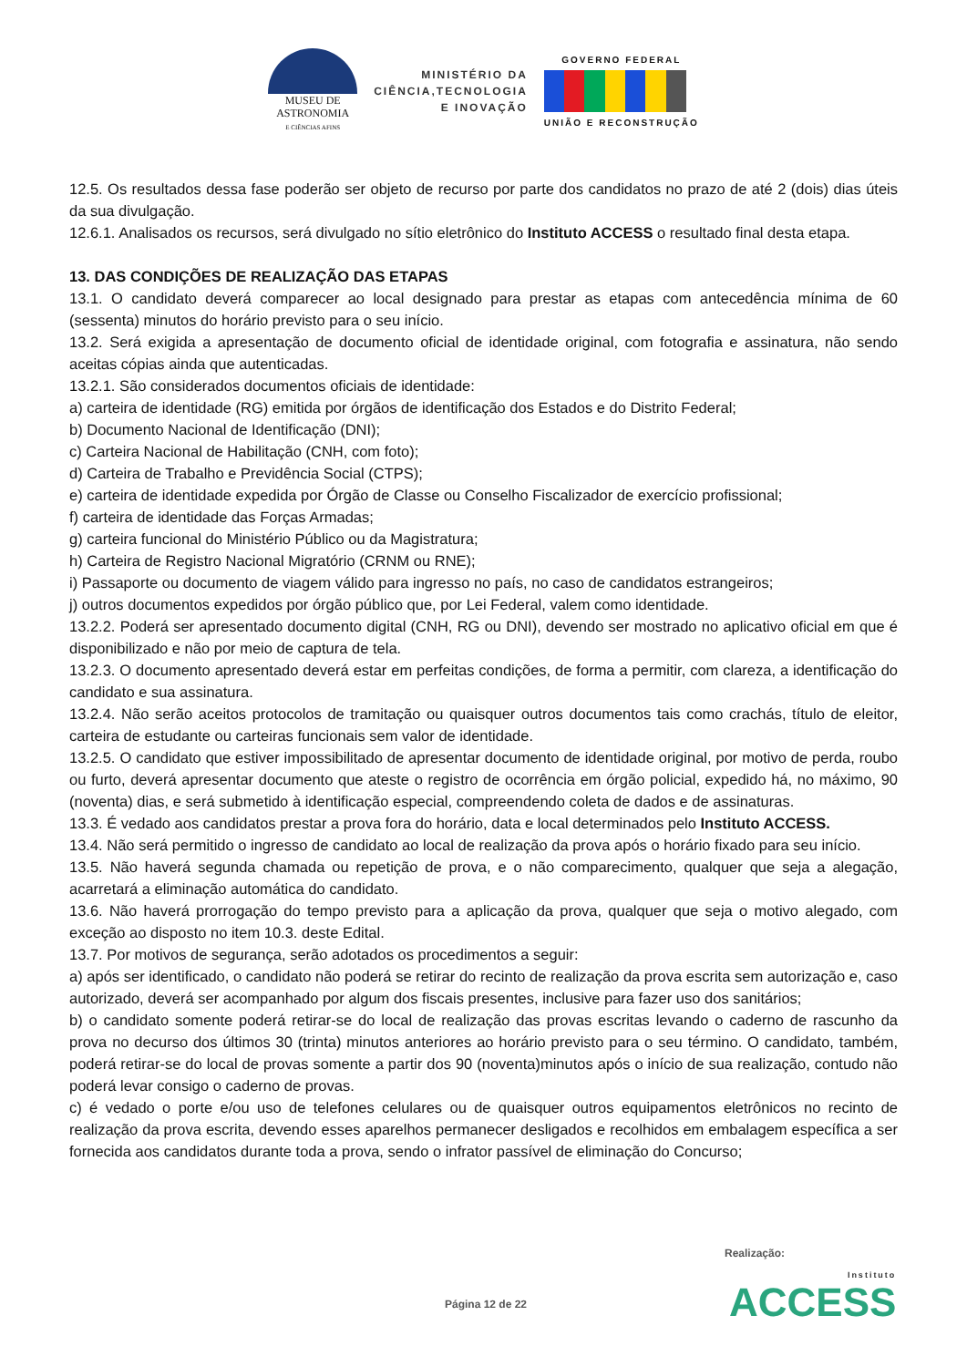MUSEU DE
ASTRONOMIA
E CIÊNCIAS AFINS
MINISTÉRIO DA
CIÊNCIA,TECNOLOGIA
E INOVAÇÃO
GOVERNO FEDERAL
UNIÃO E RECONSTRUÇÃO
12.5. Os resultados dessa fase poderão ser objeto de recurso por parte dos candidatos no prazo de até 2 (dois) dias úteis da sua divulgação.
12.6.1. Analisados os recursos, será divulgado no sítio eletrônico do Instituto ACCESS o resultado final desta etapa.
13. DAS CONDIÇÕES DE REALIZAÇÃO DAS ETAPAS
13.1. O candidato deverá comparecer ao local designado para prestar as etapas com antecedência mínima de 60 (sessenta) minutos do horário previsto para o seu início.
13.2. Será exigida a apresentação de documento oficial de identidade original, com fotografia e assinatura, não sendo aceitas cópias ainda que autenticadas.
13.2.1. São considerados documentos oficiais de identidade:
a) carteira de identidade (RG) emitida por órgãos de identificação dos Estados e do Distrito Federal;
b) Documento Nacional de Identificação (DNI);
c) Carteira Nacional de Habilitação (CNH, com foto);
d) Carteira de Trabalho e Previdência Social (CTPS);
e) carteira de identidade expedida por Órgão de Classe ou Conselho Fiscalizador de exercício profissional;
f) carteira de identidade das Forças Armadas;
g) carteira funcional do Ministério Público ou da Magistratura;
h) Carteira de Registro Nacional Migratório (CRNM ou RNE);
i) Passaporte ou documento de viagem válido para ingresso no país, no caso de candidatos estrangeiros;
j) outros documentos expedidos por órgão público que, por Lei Federal, valem como identidade.
13.2.2. Poderá ser apresentado documento digital (CNH, RG ou DNI), devendo ser mostrado no aplicativo oficial em que é disponibilizado e não por meio de captura de tela.
13.2.3. O documento apresentado deverá estar em perfeitas condições, de forma a permitir, com clareza, a identificação do candidato e sua assinatura.
13.2.4. Não serão aceitos protocolos de tramitação ou quaisquer outros documentos tais como crachás, título de eleitor, carteira de estudante ou carteiras funcionais sem valor de identidade.
13.2.5. O candidato que estiver impossibilitado de apresentar documento de identidade original, por motivo de perda, roubo ou furto, deverá apresentar documento que ateste o registro de ocorrência em órgão policial, expedido há, no máximo, 90 (noventa) dias, e será submetido à identificação especial, compreendendo coleta de dados e de assinaturas.
13.3. É vedado aos candidatos prestar a prova fora do horário, data e local determinados pelo Instituto ACCESS.
13.4. Não será permitido o ingresso de candidato ao local de realização da prova após o horário fixado para seu início.
13.5. Não haverá segunda chamada ou repetição de prova, e o não comparecimento, qualquer que seja a alegação, acarretará a eliminação automática do candidato.
13.6. Não haverá prorrogação do tempo previsto para a aplicação da prova, qualquer que seja o motivo alegado, com exceção ao disposto no item 10.3. deste Edital.
13.7. Por motivos de segurança, serão adotados os procedimentos a seguir:
a) após ser identificado, o candidato não poderá se retirar do recinto de realização da prova escrita sem autorização e, caso autorizado, deverá ser acompanhado por algum dos fiscais presentes, inclusive para fazer uso dos sanitários;
b) o candidato somente poderá retirar-se do local de realização das provas escritas levando o caderno de rascunho da prova no decurso dos últimos 30 (trinta) minutos anteriores ao horário previsto para o seu término. O candidato, também, poderá retirar-se do local de provas somente a partir dos 90 (noventa)minutos após o início de sua realização, contudo não poderá levar consigo o caderno de provas.
c) é vedado o porte e/ou uso de telefones celulares ou de quaisquer outros equipamentos eletrônicos no recinto de realização da prova escrita, devendo esses aparelhos permanecer desligados e recolhidos em embalagem específica a ser fornecida aos candidatos durante toda a prova, sendo o infrator passível de eliminação do Concurso;
Realização:
Página 12 de 22 Instituto
ACCESS